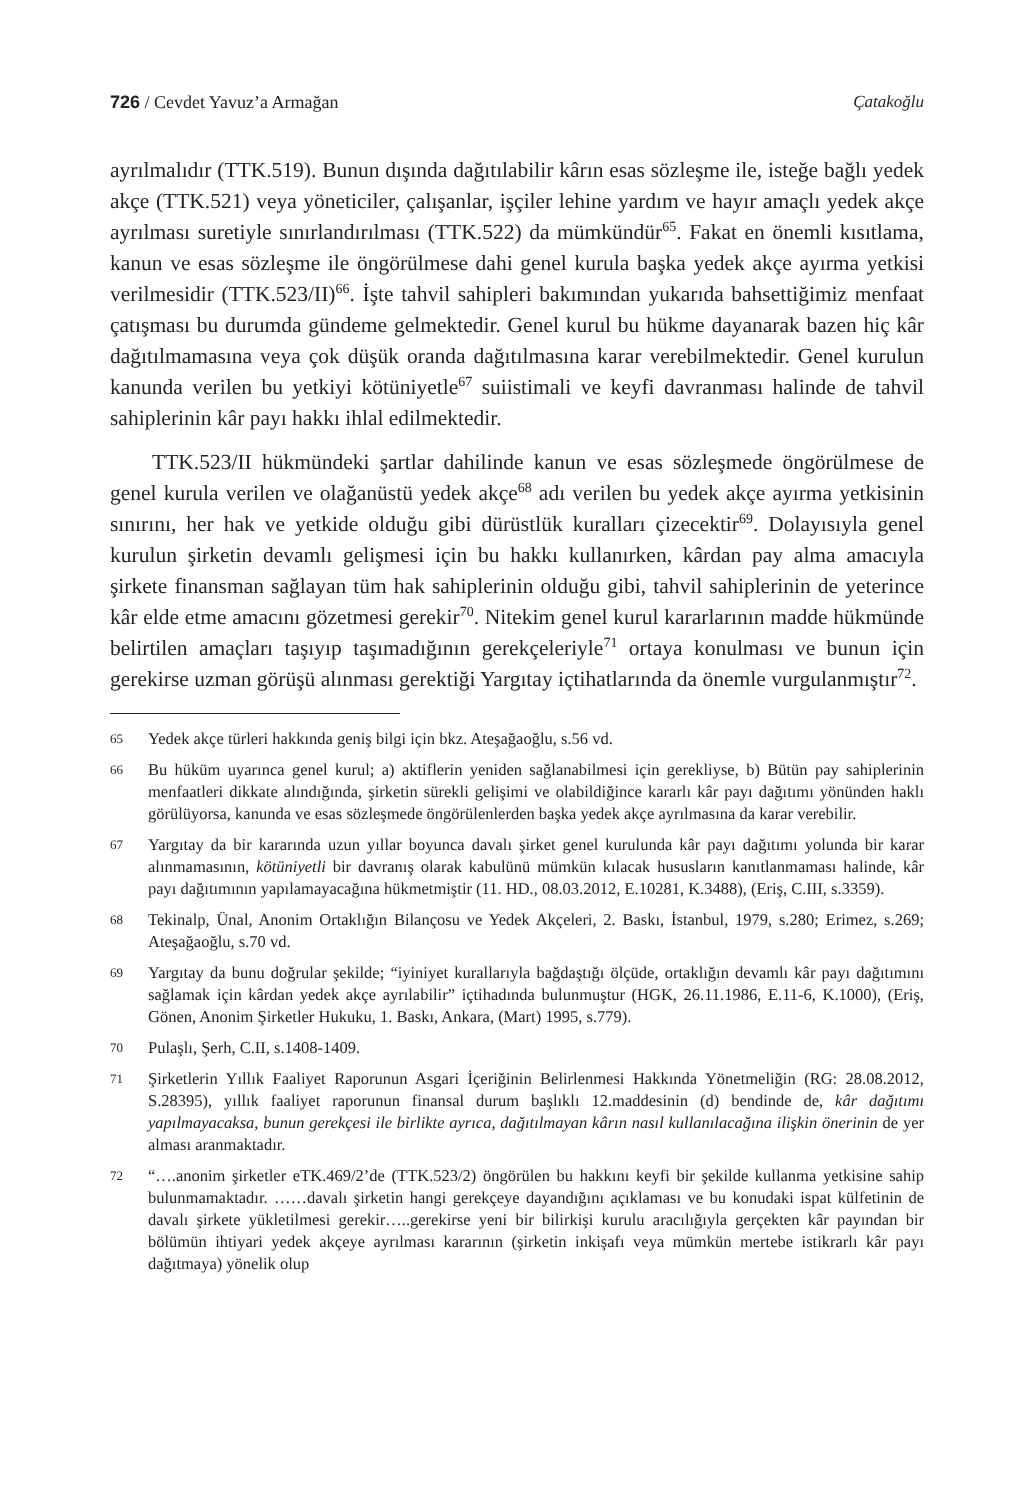726 / Cevdet Yavuz’a Armağan Çatakoğlu
ayrılmalıdır (TTK.519). Bunun dışında dağıtılabilir kârın esas sözleşme ile, isteğe bağlı yedek akçe (TTK.521) veya yöneticiler, çalışanlar, işçiler lehine yardım ve hayır amaçlı yedek akçe ayrılması suretiyle sınırlandırılması (TTK.522) da mümkündür<sup>65</sup>. Fakat en önemli kısıtlama, kanun ve esas sözleşme ile öngörülmese dahi genel kurula başka yedek akçe ayırma yetkisi verilmesidir (TTK.523/II)<sup>66</sup>. İşte tahvil sahipleri bakımından yukarıda bahsettiğimiz menfaat çatışması bu durumda gündeme gelmektedir. Genel kurul bu hükme dayanarak bazen hiç kâr dağıtılmamasına veya çok düşük oranda dağıtılmasına karar verebilmektedir. Genel kurulun kanunda verilen bu yetkiyi kötüniyetle<sup>67</sup> suiistimali ve keyfi davranması halinde de tahvil sahiplerinin kâr payı hakkı ihlal edilmektedir.
TTK.523/II hükmündeki şartlar dahilinde kanun ve esas sözleşmede öngörülmese de genel kurula verilen ve olağanüstü yedek akçe<sup>68</sup> adı verilen bu yedek akçe ayırma yetkisinin sınırını, her hak ve yetkide olduğu gibi dürüstlük kuralları çizecektir<sup>69</sup>. Dolayısıyla genel kurulun şirketin devamlı gelişmesi için bu hakkı kullanırken, kârdan pay alma amacıyla şirkete finansman sağlayan tüm hak sahiplerinin olduğu gibi, tahvil sahiplerinin de yeterince kâr elde etme amacını gözetmesi gerekir<sup>70</sup>. Nitekim genel kurul kararlarının madde hükmünde belirtilen amaçları taşıyıp taşımadığının gerekçeleriyle<sup>71</sup> ortaya konulması ve bunun için gerekirse uzman görüşü alınması gerektiği Yargıtay içtihatlarında da önemle vurgulanmıştır<sup>72</sup>.
65 Yedek akçe türleri hakkında geniş bilgi için bkz. Ateşağaoğlu, s.56 vd.
66 Bu hüküm uyarınca genel kurul; a) aktiflerin yeniden sağlanabilmesi için gerekliyse, b) Bütün pay sahiplerinin menfaatleri dikkate alındığında, şirketin sürekli gelişimi ve olabildiğince kararlı kâr payı dağıtımı yönünden haklı görülüyorsa, kanunda ve esas sözleşmede öngörülenlerden başka yedek akçe ayrılmasına da karar verebilir.
67 Yargıtay da bir kararında uzun yıllar boyunca davalı şirket genel kurulunda kâr payı dağıtımı yolunda bir karar alınmamasının, kötüniyetli bir davranış olarak kabulünü mümkün kılacak hususların kanıtlanmaması halinde, kâr payı dağıtımının yapılamayacağına hükmetmiştir (11. HD., 08.03.2012, E.10281, K.3488), (Eriş, C.III, s.3359).
68 Tekinalp, Ünal, Anonim Ortaklığın Bilançosu ve Yedek Akçeleri, 2. Baskı, İstanbul, 1979, s.280; Erimez, s.269; Ateşağaoğlu, s.70 vd.
69 Yargıtay da bunu doğrular şekilde; “iyiniyet kurallarıyla bağdaştığı ölçüde, ortaklığın devamlı kâr payı dağıtımını sağlamak için kârdan yedek akçe ayrılabilir” içtihadında bulunmuştur (HGK, 26.11.1986, E.11-6, K.1000), (Eriş, Gönen, Anonim Şirketler Hukuku, 1. Baskı, Ankara, (Mart) 1995, s.779).
70 Pulaşlı, Şerh, C.II, s.1408-1409.
71 Şirketlerin Yıllık Faaliyet Raporunun Asgari İçeriğinin Belirlenmesi Hakkında Yönetmeliğin (RG: 28.08.2012, S.28395), yıllık faaliyet raporunun finansal durum başlıklı 12.maddesinin (d) bendinde de, kâr dağıtımı yapılmayacaksa, bunun gerekçesi ile birlikte ayrıca, dağıtılmayan kârın nasıl kullanılacağına ilişkin önerinin de yer alması aranmaktadır.
72 “….anonim şirketler eTK.469/2’de (TTK.523/2) öngörülen bu hakkını keyfi bir şekilde kullanma yetkisine sahip bulunmamaktadır. ……davalı şirketin hangi gerekçeye dayandığını açıklaması ve bu konudaki ispat külfetinin de davalı şirkete yükletilmesi gerekir…..gerekirse yeni bir bilirkişi kurulu aracılığıyla gerçekten kâr payından bir bölümün ihtiyari yedek akçeye ayrılması kararının (şirketin inkişafı veya mümkün mertebe istikrarlı kâr payı dağıtmaya) yönelik olup